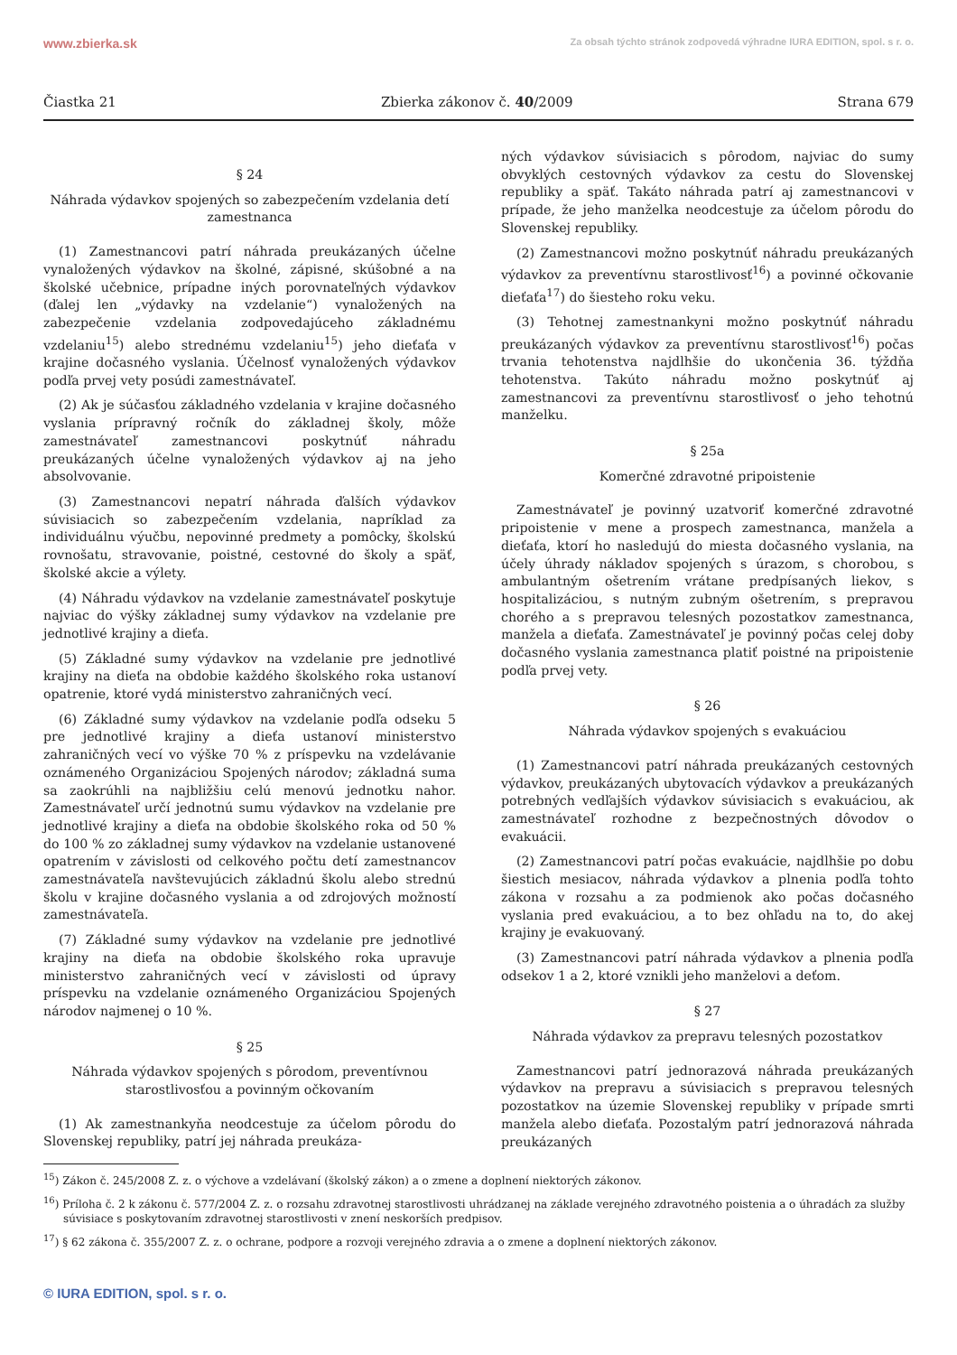www.zbierka.sk Za obsah týchto stránok zodpovedá výhradne IURA EDITION, spol. s r. o.
Čiastka 21 Zbierka zákonov č. 40/2009 Strana 679
§ 24
Náhrada výdavkov spojených so zabezpečením vzdelania detí zamestnanca
(1) Zamestnancovi patrí náhrada preukázaných účelne vynaložených výdavkov na školné, zápisné, skúšobné a na školské učebnice, prípadne iných porovnateľných výdavkov (ďalej len „výdavky na vzdelanie“) vynaložených na zabezpečenie vzdelania zodpovedajúceho základnému vzdelaniu<sup>15</sup>) alebo strednému vzdelaniu<sup>15</sup>) jeho dieťaťa v krajine dočasného vyslania. Účelnosť vynaložených výdavkov podľa prvej vety posúdi zamestnávateľ.
(2) Ak je súčasťou základného vzdelania v krajine dočasného vyslania prípravný ročník do základnej školy, môže zamestnávateľ zamestnancovi poskytnúť náhradu preukázaných účelne vynaložených výdavkov aj na jeho absolvovanie.
(3) Zamestnancovi nepatrí náhrada ďalších výdavkov súvisiacich so zabezpečením vzdelania, napríklad za individuálnu výučbu, nepovinné predmety a pomôcky, školskú rovnošatu, stravovanie, poistné, cestovné do školy a späť, školské akcie a výlety.
(4) Náhradu výdavkov na vzdelanie zamestnávateľ poskytuje najviac do výšky základnej sumy výdavkov na vzdelanie pre jednotlivé krajiny a dieťa.
(5) Základné sumy výdavkov na vzdelanie pre jednotlivé krajiny na dieťa na obdobie každého školského roka ustanoví opatrenie, ktoré vydá ministerstvo zahraničných vecí.
(6) Základné sumy výdavkov na vzdelanie podľa odseku 5 pre jednotlivé krajiny a dieťa ustanoví ministerstvo zahraničných vecí vo výške 70 % z príspevku na vzdelávanie oznámeného Organizáciou Spojených národov; základná suma sa zaokrúhli na najbližšiu celú menovú jednotku nahor. Zamestnávateľ určí jednotnú sumu výdavkov na vzdelanie pre jednotlivé krajiny a dieťa na obdobie školského roka od 50 % do 100 % zo základnej sumy výdavkov na vzdelanie ustanovené opatrením v závislosti od celkového počtu detí zamestnancov zamestnávateľa navštevujúcich základnú školu alebo strednú školu v krajine dočasného vyslania a od zdrojových možností zamestnávateľa.
(7) Základné sumy výdavkov na vzdelanie pre jednotlivé krajiny na dieťa na obdobie školského roka upravuje ministerstvo zahraničných vecí v závislosti od úpravy príspevku na vzdelanie oznámeného Organizáciou Spojených národov najmenej o 10 %.
§ 25
Náhrada výdavkov spojených s pôrodom, preventívnou starostlivosťou a povinným očkovaním
(1) Ak zamestnankyňa neodcestuje za účelom pôrodu do Slovenskej republiky, patrí jej náhrada preukáza-
ných výdavkov súvisiacich s pôrodom, najviac do sumy obvyklých cestovných výdavkov za cestu do Slovenskej republiky a späť. Takáto náhrada patrí aj zamestnancovi v prípade, že jeho manželka neodcestuje za účelom pôrodu do Slovenskej republiky.
(2) Zamestnancovi možno poskytnúť náhradu preukázaných výdavkov za preventívnu starostlivosť<sup>16</sup>) a povinné očkovanie dieťaťa<sup>17</sup>) do šiesteho roku veku.
(3) Tehotnej zamestnankyni možno poskytnúť náhradu preukázaných výdavkov za preventívnu starostlivosť<sup>16</sup>) počas trvania tehotenstva najdlhšie do ukončenia 36. týždňa tehotenstva. Takúto náhradu možno poskytnúť aj zamestnancovi za preventívnu starostlivosť o jeho tehotnú manželku.
§ 25a
Komerčné zdravotné pripoistenie
Zamestnávateľ je povinný uzatvoriť komerčné zdravotné pripoistenie v mene a prospech zamestnanca, manžela a dieťaťa, ktorí ho nasledujú do miesta dočasného vyslania, na účely úhrady nákladov spojených s úrazom, s chorobou, s ambulantným ošetrením vrátane predpísaných liekov, s hospitalizáciou, s nutným zubným ošetrením, s prepravou chorého a s prepravou telesných pozostatkov zamestnanca, manžela a dieťaťa. Zamestnávateľ je povinný počas celej doby dočasného vyslania zamestnanca platiť poistné na pripoistenie podľa prvej vety.
§ 26
Náhrada výdavkov spojených s evakuáciou
(1) Zamestnancovi patrí náhrada preukázaných cestovných výdavkov, preukázaných ubytovacích výdavkov a preukázaných potrebných vedľajších výdavkov súvisiacich s evakuáciou, ak zamestnávateľ rozhodne z bezpečnostných dôvodov o evakuácii.
(2) Zamestnancovi patrí počas evakuácie, najdlhšie po dobu šiestich mesiacov, náhrada výdavkov a plnenia podľa tohto zákona v rozsahu a za podmienok ako počas dočasného vyslania pred evakuáciou, a to bez ohľadu na to, do akej krajiny je evakuovaný.
(3) Zamestnancovi patrí náhrada výdavkov a plnenia podľa odsekov 1 a 2, ktoré vznikli jeho manželovi a deťom.
§ 27
Náhrada výdavkov za prepravu telesných pozostatkov
Zamestnancovi patrí jednorazová náhrada preukázaných výdavkov na prepravu a súvisiacich s prepravou telesných pozostatkov na územie Slovenskej republiky v prípade smrti manžela alebo dieťaťa. Pozostalým patrí jednorazová náhrada preukázaných
<sup>15</sup>) Zákon č. 245/2008 Z. z. o výchove a vzdelávaní (školský zákon) a o zmene a doplnení niektorých zákonov.
<sup>16</sup>) Príloha č. 2 k zákonu č. 577/2004 Z. z. o rozsahu zdravotnej starostlivosti uhrádzanej na základe verejného zdravotného poistenia a o úhradách za služby súvisiace s poskytovaním zdravotnej starostlivosti v znení neskorších predpisov.
<sup>17</sup>) § 62 zákona č. 355/2007 Z. z. o ochrane, podpore a rozvoji verejného zdravia a o zmene a doplnení niektorých zákonov.
© IURA EDITION, spol. s r. o.